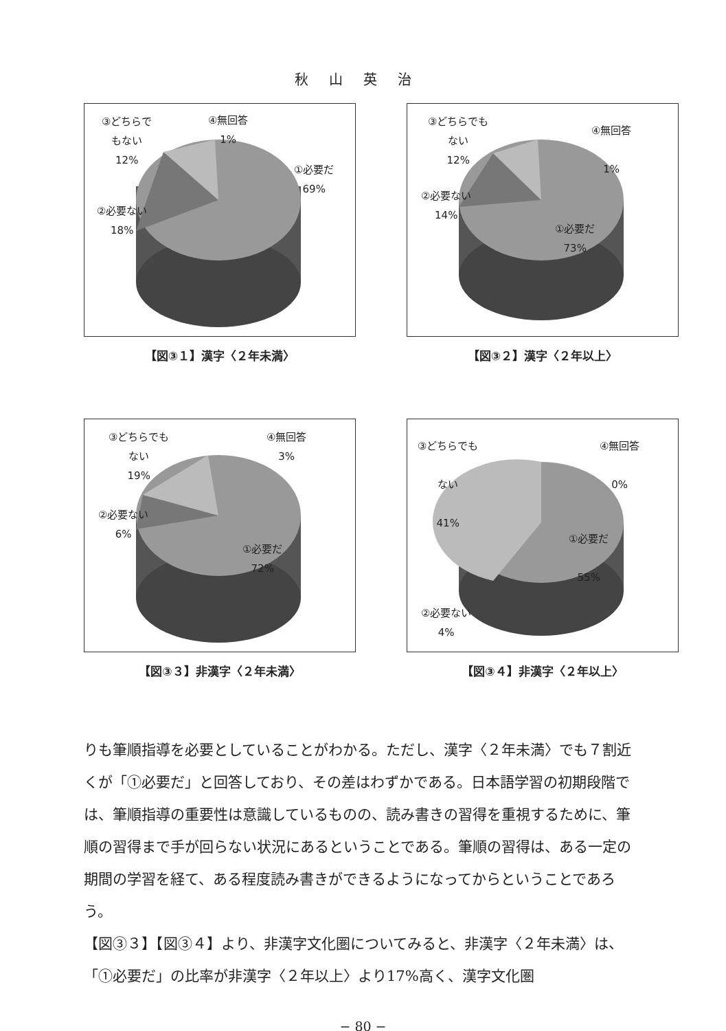秋山英治
③どちらで
もない
12%
④無回答
1%
①必要だ
69%
②必要ない
18%
【図③１】漢字〈２年未満〉
③どちらでも
ない
12%
④無回答
1%
②必要ない
14%
①必要だ
73%
【図③２】漢字〈２年以上〉
③どちらでも
ない
19%
④無回答
3%
②必要ない
6%
①必要だ
72%
【図③３】非漢字〈２年未満〉
③どちらでも
ない
41%
④無回答
0%
①必要だ
55%
②必要ない
4%
【図③４】非漢字〈２年以上〉
りも筆順指導を必要としていることがわかる。ただし、漢字〈２年未満〉でも７割近くが「①必要だ」と回答しており、その差はわずかである。日本語学習の初期段階では、筆順指導の重要性は意識しているものの、読み書きの習得を重視するために、筆順の習得まで手が回らない状況にあるということである。筆順の習得は、ある一定の期間の学習を経て、ある程度読み書きができるようになってからということであろう。
【図③３】【図③４】より、非漢字文化圏についてみると、非漢字〈２年未満〉は、「①必要だ」の比率が非漢字〈２年以上〉より17%高く、漢字文化圏
− 80 −